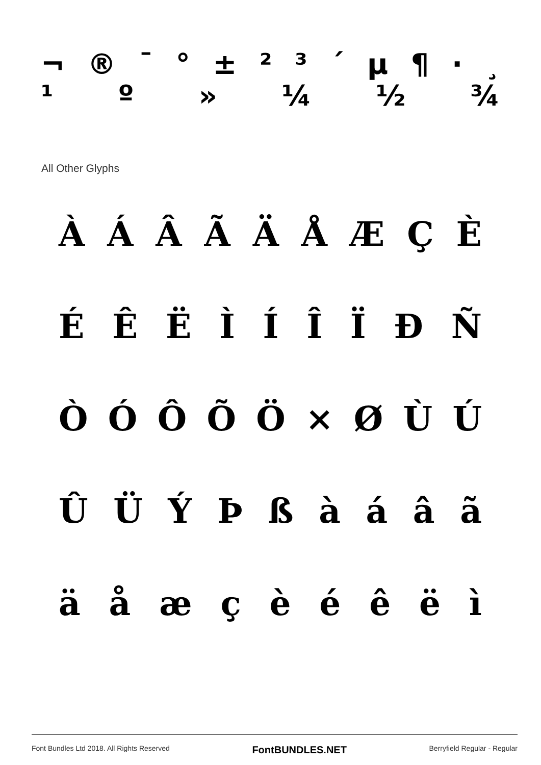¬ ® ¯ ° ± ²³ ´ µ ¶ · ¸
¹ º » ¼ ½ ¾
All Other Glyphs
ÀÁÂÃÄÅÆÇÈ
ÉÊËÌÍÎÏÐÑ
ÒÓÔÕÖ × ØÙÚ
ÛÜÝÞßàáâã
äåæçèéêëì
Font Bundles Ltd 2018. All Rights Reserved FontBUNDLES.NET Berryfield Regular - Regular